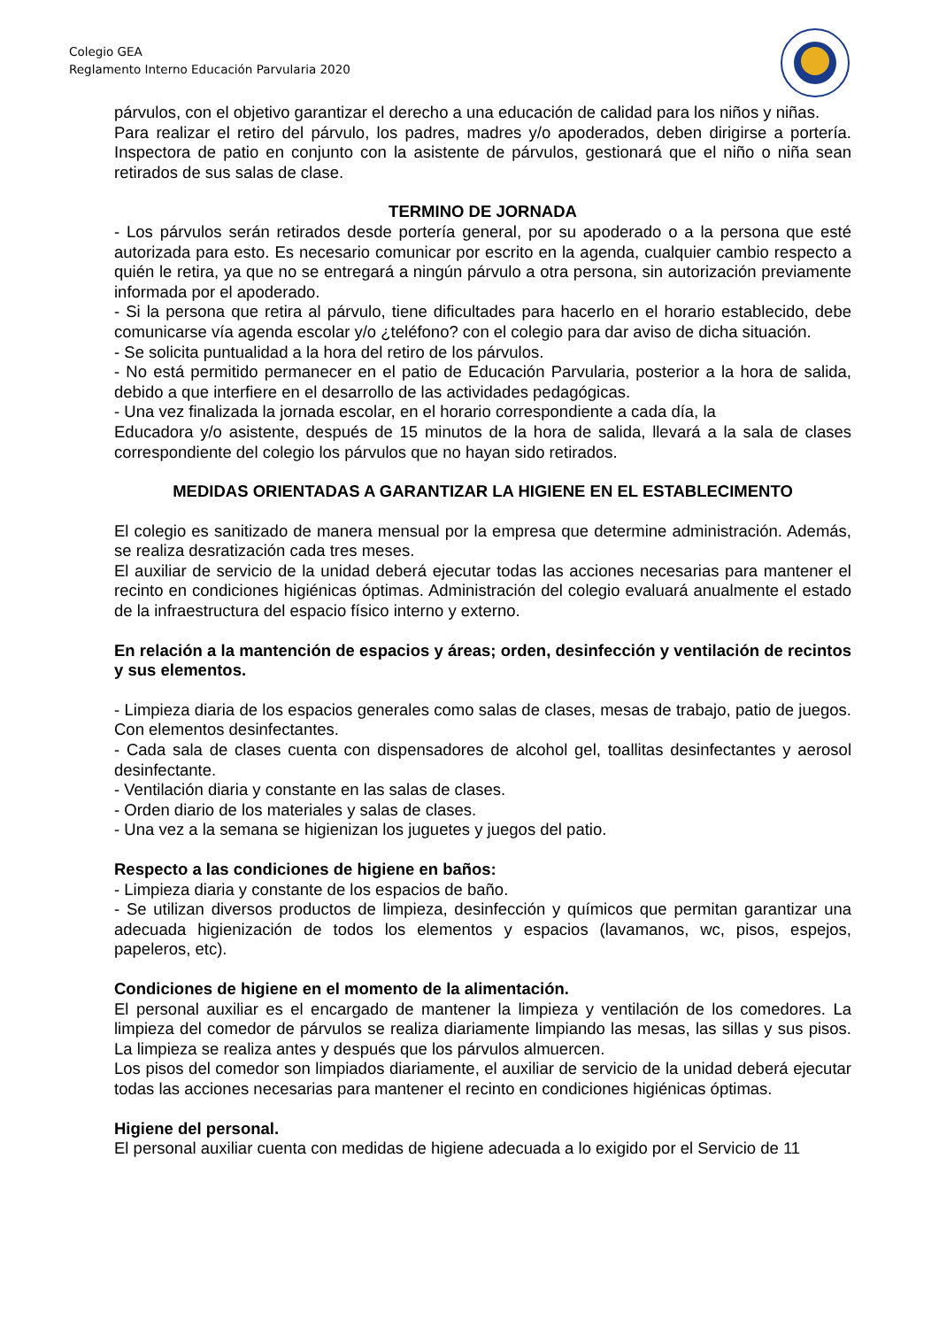Colegio GEA
Reglamento Interno Educación Parvularia 2020
párvulos, con el objetivo garantizar el derecho a una educación de calidad para los niños y niñas.
Para realizar el retiro del párvulo, los padres, madres y/o apoderados, deben dirigirse a portería. Inspectora de patio en conjunto con la asistente de párvulos, gestionará que el niño o niña sean retirados de sus salas de clase.
TERMINO DE JORNADA
- Los párvulos serán retirados desde portería general, por su apoderado o a la persona que esté autorizada para esto. Es necesario comunicar por escrito en la agenda, cualquier cambio respecto a quién le retira, ya que no se entregará a ningún párvulo a otra persona, sin autorización previamente informada por el apoderado.
- Si la persona que retira al párvulo, tiene dificultades para hacerlo en el horario establecido, debe comunicarse vía agenda escolar y/o ¿teléfono? con el colegio para dar aviso de dicha situación.
- Se solicita puntualidad a la hora del retiro de los párvulos.
- No está permitido permanecer en el patio de Educación Parvularia, posterior a la hora de salida, debido a que interfiere en el desarrollo de las actividades pedagógicas.
- Una vez finalizada la jornada escolar, en el horario correspondiente a cada día, la
Educadora y/o asistente, después de 15 minutos de la hora de salida, llevará a la sala de clases correspondiente del colegio los párvulos que no hayan sido retirados.
MEDIDAS ORIENTADAS A GARANTIZAR LA HIGIENE EN EL ESTABLECIMENTO
El colegio es sanitizado de manera mensual por la empresa que determine administración. Además, se realiza desratización cada tres meses.
El auxiliar de servicio de la unidad deberá ejecutar todas las acciones necesarias para mantener el recinto en condiciones higiénicas óptimas. Administración del colegio evaluará anualmente el estado de la infraestructura del espacio físico interno y externo.
En relación a la mantención de espacios y áreas; orden, desinfección y ventilación de recintos y sus elementos.
- Limpieza diaria de los espacios generales como salas de clases, mesas de trabajo, patio de juegos. Con elementos desinfectantes.
- Cada sala de clases cuenta con dispensadores de alcohol gel, toallitas desinfectantes y aerosol desinfectante.
- Ventilación diaria y constante en las salas de clases.
- Orden diario de los materiales y salas de clases.
- Una vez a la semana se higienizan los juguetes y juegos del patio.
Respecto a las condiciones de higiene en baños:
- Limpieza diaria y constante de los espacios de baño.
- Se utilizan diversos productos de limpieza, desinfección y químicos que permitan garantizar una adecuada higienización de todos los elementos y espacios (lavamanos, wc, pisos, espejos, papeleros, etc).
Condiciones de higiene en el momento de la alimentación.
El personal auxiliar es el encargado de mantener la limpieza y ventilación de los comedores. La limpieza del comedor de párvulos se realiza diariamente limpiando las mesas, las sillas y sus pisos. La limpieza se realiza antes y después que los párvulos almuercen.
Los pisos del comedor son limpiados diariamente, el auxiliar de servicio de la unidad deberá ejecutar todas las acciones necesarias para mantener el recinto en condiciones higiénicas óptimas.
Higiene del personal.
El personal auxiliar cuenta con medidas de higiene adecuada a lo exigido por el Servicio de 11